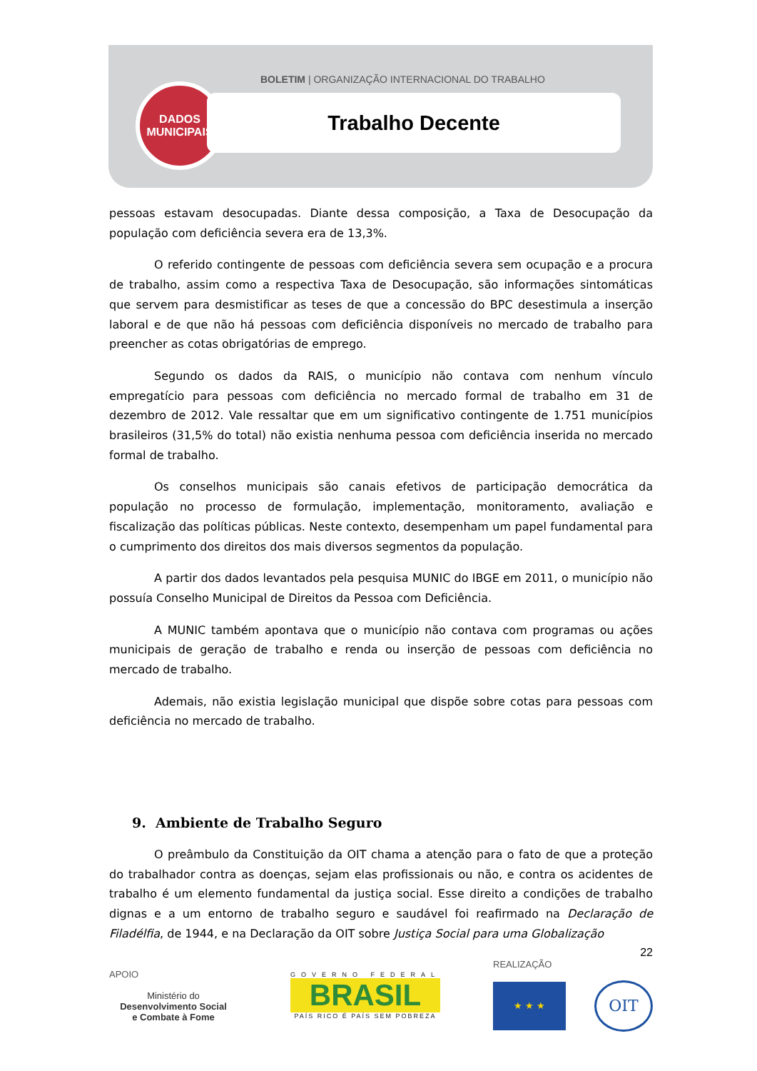BOLETIM | ORGANIZAÇÃO INTERNACIONAL DO TRABALHO
DADOS
MUNICIPAIS
Trabalho Decente
pessoas estavam desocupadas. Diante dessa composição, a Taxa de Desocupação da população com deficiência severa era de 13,3%.
O referido contingente de pessoas com deficiência severa sem ocupação e a procura de trabalho, assim como a respectiva Taxa de Desocupação, são informações sintomáticas que servem para desmistificar as teses de que a concessão do BPC desestimula a inserção laboral e de que não há pessoas com deficiência disponíveis no mercado de trabalho para preencher as cotas obrigatórias de emprego.
Segundo os dados da RAIS, o município não contava com nenhum vínculo empregatício para pessoas com deficiência no mercado formal de trabalho em 31 de dezembro de 2012. Vale ressaltar que em um significativo contingente de 1.751 municípios brasileiros (31,5% do total) não existia nenhuma pessoa com deficiência inserida no mercado formal de trabalho.
Os conselhos municipais são canais efetivos de participação democrática da população no processo de formulação, implementação, monitoramento, avaliação e fiscalização das políticas públicas. Neste contexto, desempenham um papel fundamental para o cumprimento dos direitos dos mais diversos segmentos da população.
A partir dos dados levantados pela pesquisa MUNIC do IBGE em 2011, o município não possuía Conselho Municipal de Direitos da Pessoa com Deficiência.
A MUNIC também apontava que o município não contava com programas ou ações municipais de geração de trabalho e renda ou inserção de pessoas com deficiência no mercado de trabalho.
Ademais, não existia legislação municipal que dispõe sobre cotas para pessoas com deficiência no mercado de trabalho.
9. Ambiente de Trabalho Seguro
O preâmbulo da Constituição da OIT chama a atenção para o fato de que a proteção do trabalhador contra as doenças, sejam elas profissionais ou não, e contra os acidentes de trabalho é um elemento fundamental da justiça social. Esse direito a condições de trabalho dignas e a um entorno de trabalho seguro e saudável foi reafirmado na Declaração de Filadélfia, de 1944, e na Declaração da OIT sobre Justiça Social para uma Globalização
22
APOIO
Ministério do
Desenvolvimento Social
e Combate à Fome
GOVERNO FEDERAL
BRASIL
PAÍS RICO É PAÍS SEM POBREZA
REALIZAÇÃO
★ ★ ★
OIT